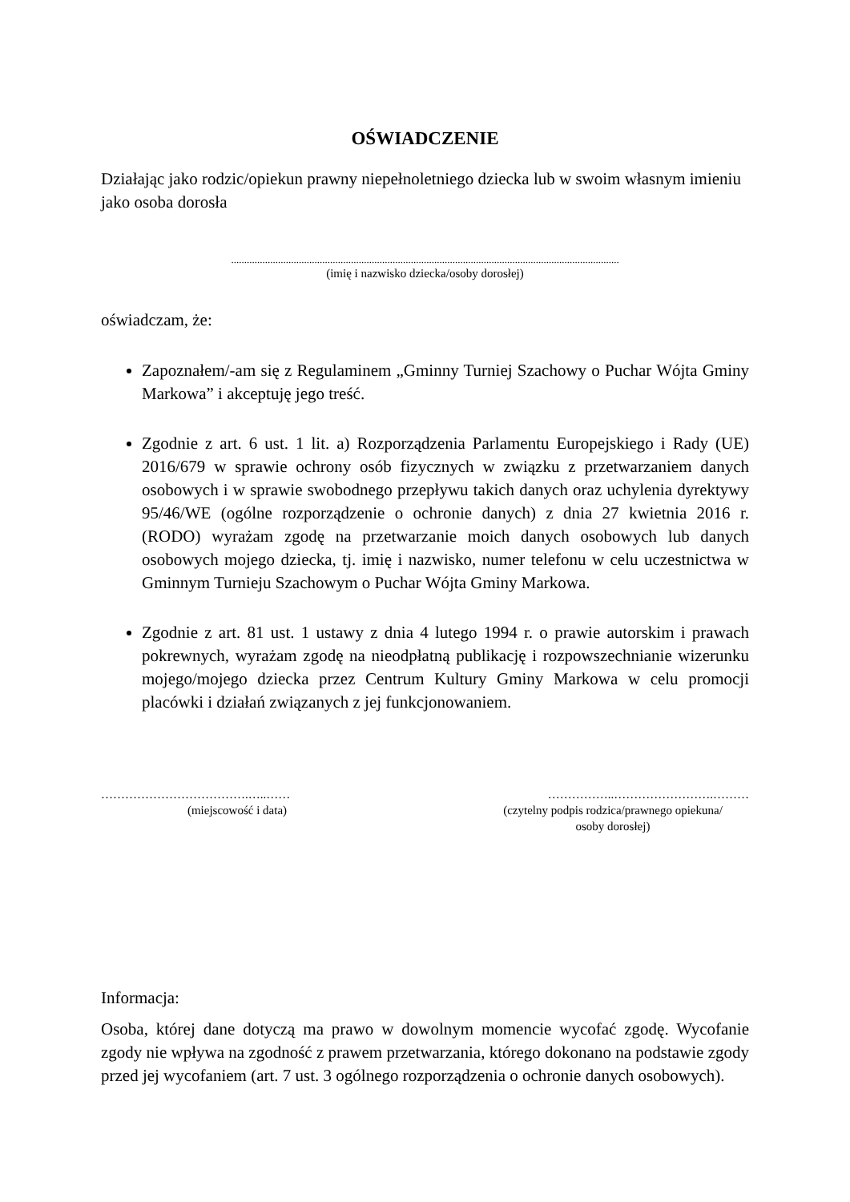OŚWIADCZENIE
Działając jako rodzic/opiekun prawny niepełnoletniego dziecka lub w swoim własnym imieniu jako osoba dorosła
.....................................................................................................................................................
(imię i nazwisko dziecka/osoby dorosłej)
oświadczam, że:
Zapoznałem/-am się z Regulaminem „Gminny Turniej Szachowy o Puchar Wójta Gminy Markowa” i akceptuję jego treść.
Zgodnie z art. 6 ust. 1 lit. a) Rozporządzenia Parlamentu Europejskiego i Rady (UE) 2016/679 w sprawie ochrony osób fizycznych w związku z przetwarzaniem danych osobowych i w sprawie swobodnego przepływu takich danych oraz uchylenia dyrektywy 95/46/WE (ogólne rozporządzenie o ochronie danych) z dnia 27 kwietnia 2016 r. (RODO) wyrażam zgodę na przetwarzanie moich danych osobowych lub danych osobowych mojego dziecka, tj. imię i nazwisko, numer telefonu w celu uczestnictwa w Gminnym Turnieju Szachowym o Puchar Wójta Gminy Markowa.
Zgodnie z art. 81 ust. 1 ustawy z dnia 4 lutego 1994 r. o prawie autorskim i prawach pokrewnych, wyrażam zgodę na nieodpłatną publikację i rozpowszechnianie wizerunku mojego/mojego dziecka przez Centrum Kultury Gminy Markowa w celu promocji placówki i działań związanych z jej funkcjonowaniem.
……………………………….…..……
(miejscowość i data)
……………..…………………….………
(czytelny podpis rodzica/prawnego opiekuna/
osoby dorosłej)
Informacja:
Osoba, której dane dotyczą ma prawo w dowolnym momencie wycofać zgodę. Wycofanie zgody nie wpływa na zgodność z prawem przetwarzania, którego dokonano na podstawie zgody przed jej wycofaniem (art. 7 ust. 3 ogólnego rozporządzenia o ochronie danych osobowych).